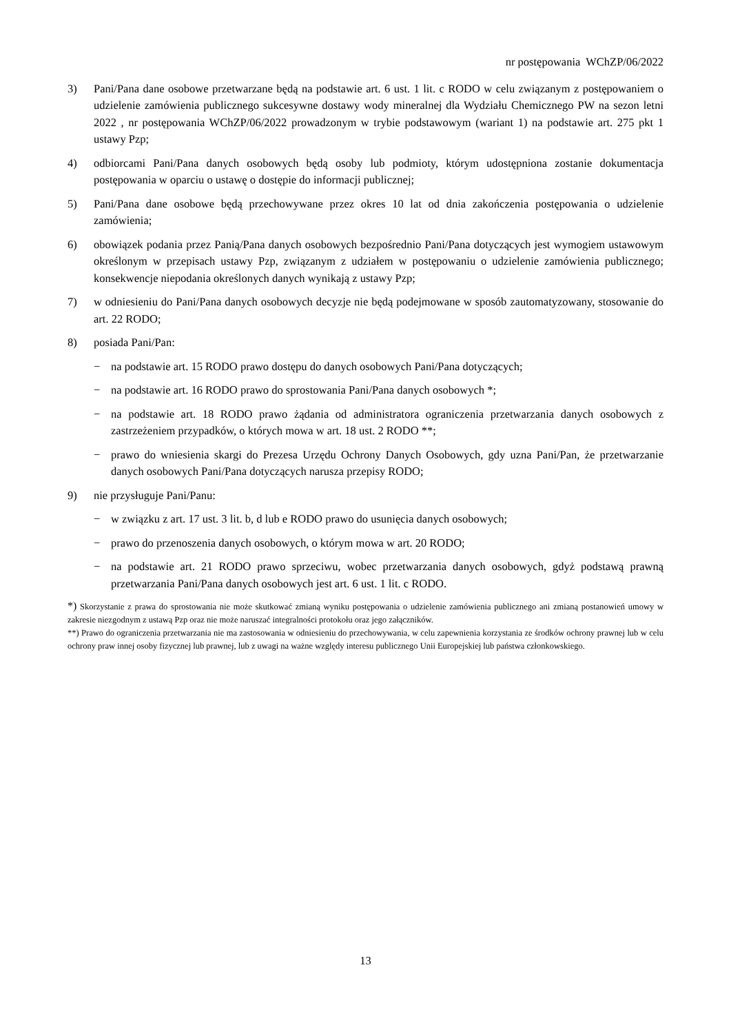nr postępowania WChZP/06/2022
3) Pani/Pana dane osobowe przetwarzane będą na podstawie art. 6 ust. 1 lit. c RODO w celu związanym z postępowaniem o udzielenie zamówienia publicznego sukcesywne dostawy wody mineralnej dla Wydziału Chemicznego PW na sezon letni 2022 , nr postępowania WChZP/06/2022 prowadzonym w trybie podstawowym (wariant 1) na podstawie art. 275 pkt 1 ustawy Pzp;
4) odbiorcami Pani/Pana danych osobowych będą osoby lub podmioty, którym udostępniona zostanie dokumentacja postępowania w oparciu o ustawę o dostępie do informacji publicznej;
5) Pani/Pana dane osobowe będą przechowywane przez okres 10 lat od dnia zakończenia postępowania o udzielenie zamówienia;
6) obowiązek podania przez Panią/Pana danych osobowych bezpośrednio Pani/Pana dotyczących jest wymogiem ustawowym określonym w przepisach ustawy Pzp, związanym z udziałem w postępowaniu o udzielenie zamówienia publicznego; konsekwencje niepodania określonych danych wynikają z ustawy Pzp;
7) w odniesieniu do Pani/Pana danych osobowych decyzje nie będą podejmowane w sposób zautomatyzowany, stosowanie do art. 22 RODO;
8) posiada Pani/Pan:
− na podstawie art. 15 RODO prawo dostępu do danych osobowych Pani/Pana dotyczących;
− na podstawie art. 16 RODO prawo do sprostowania Pani/Pana danych osobowych *;
− na podstawie art. 18 RODO prawo żądania od administratora ograniczenia przetwarzania danych osobowych z zastrzeżeniem przypadków, o których mowa w art. 18 ust. 2 RODO **;
− prawo do wniesienia skargi do Prezesa Urzędu Ochrony Danych Osobowych, gdy uzna Pani/Pan, że przetwarzanie danych osobowych Pani/Pana dotyczących narusza przepisy RODO;
9) nie przysługuje Pani/Panu:
− w związku z art. 17 ust. 3 lit. b, d lub e RODO prawo do usunięcia danych osobowych;
− prawo do przenoszenia danych osobowych, o którym mowa w art. 20 RODO;
− na podstawie art. 21 RODO prawo sprzeciwu, wobec przetwarzania danych osobowych, gdyż podstawą prawną przetwarzania Pani/Pana danych osobowych jest art. 6 ust. 1 lit. c RODO.
*) Skorzystanie z prawa do sprostowania nie może skutkować zmianą wyniku postępowania o udzielenie zamówienia publicznego ani zmianą postanowień umowy w zakresie niezgodnym z ustawą Pzp oraz nie może naruszać integralności protokołu oraz jego załączników.
**) Prawo do ograniczenia przetwarzania nie ma zastosowania w odniesieniu do przechowywania, w celu zapewnienia korzystania ze środków ochrony prawnej lub w celu ochrony praw innej osoby fizycznej lub prawnej, lub z uwagi na ważne względy interesu publicznego Unii Europejskiej lub państwa członkowskiego.
13